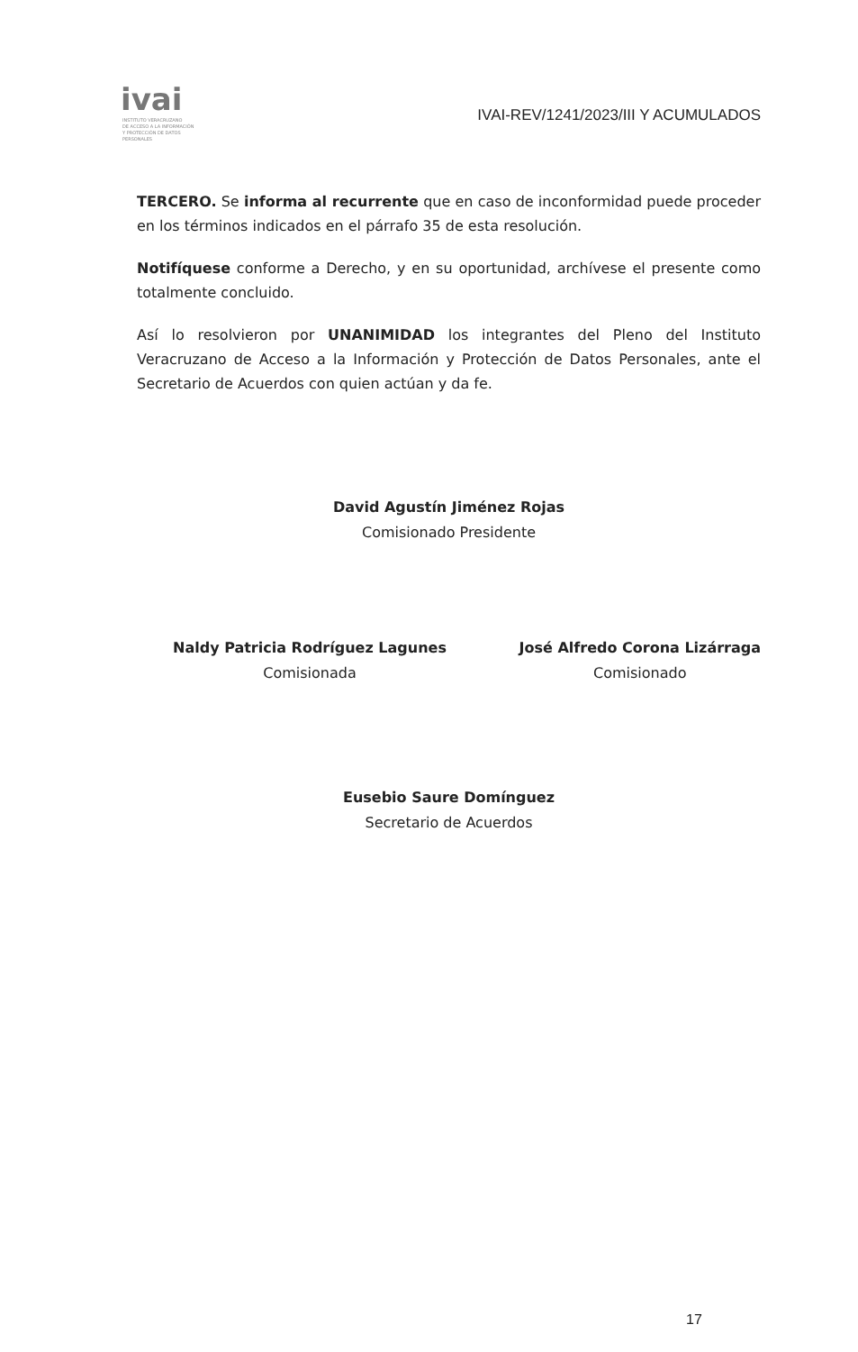ivai
INSTITUTO VERACRUZANO
DE ACCESO A LA INFORMACIÓN
Y PROTECCIÓN DE DATOS PERSONALES
IVAI-REV/1241/2023/III Y ACUMULADOS
TERCERO. Se informa al recurrente que en caso de inconformidad puede proceder en los términos indicados en el párrafo 35 de esta resolución.
Notifíquese conforme a Derecho, y en su oportunidad, archívese el presente como totalmente concluido.
Así lo resolvieron por UNANIMIDAD los integrantes del Pleno del Instituto Veracruzano de Acceso a la Información y Protección de Datos Personales, ante el Secretario de Acuerdos con quien actúan y da fe.
David Agustín Jiménez Rojas
Comisionado Presidente
Naldy Patricia Rodríguez Lagunes
Comisionada
José Alfredo Corona Lizárraga
Comisionado
Eusebio Saure Domínguez
Secretario de Acuerdos
17